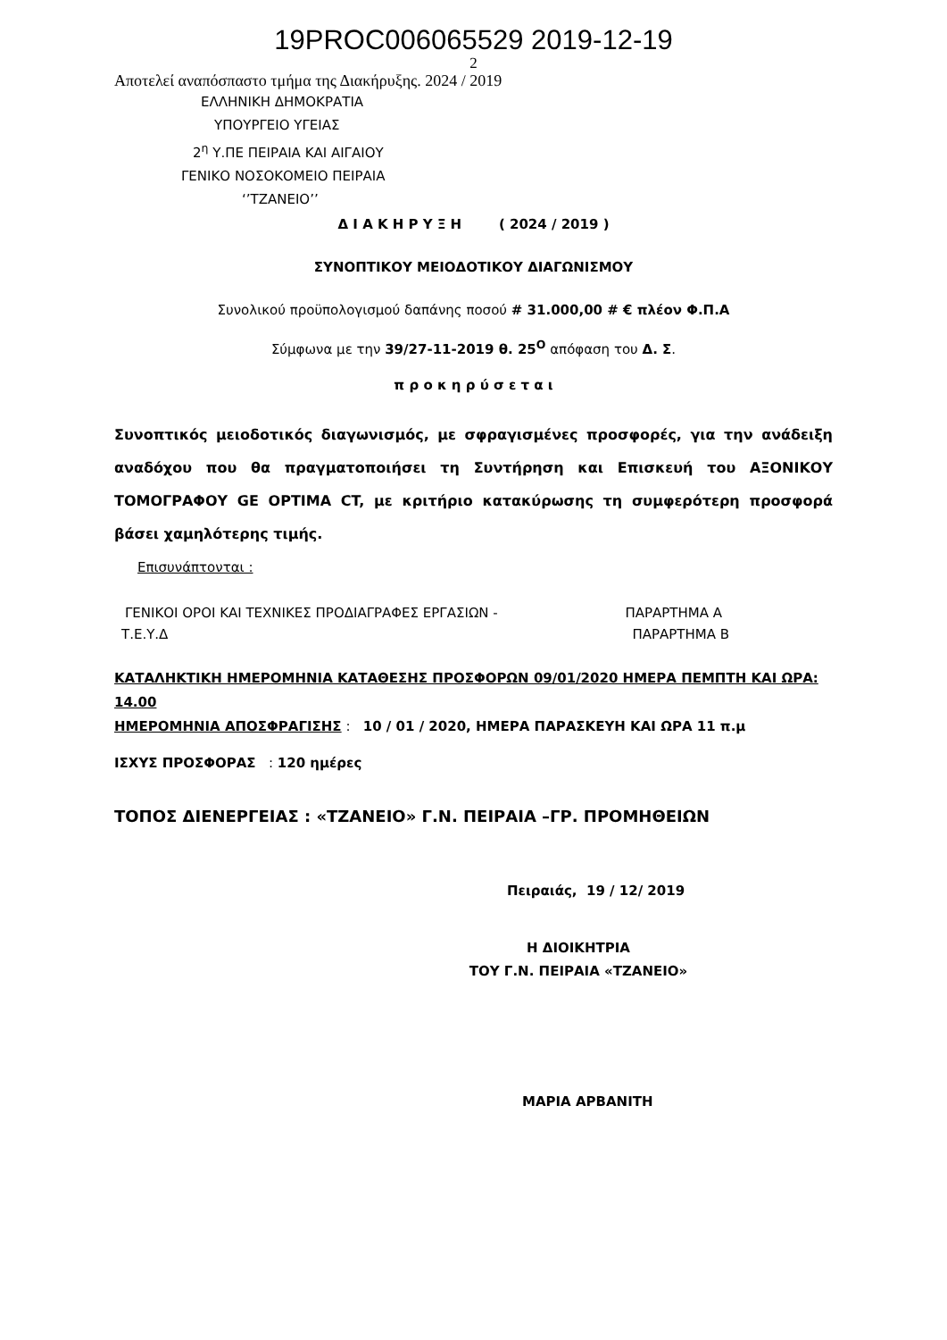19PROC006065529 2019-12-19
2
Αποτελεί αναπόσπαστο τμήμα της Διακήρυξης. 2024 / 2019
ΕΛΛΗΝΙΚΗ ΔΗΜΟΚΡΑΤΙΑ
ΥΠΟΥΡΓΕΙΟ ΥΓΕΙΑΣ
2<sup>η</sup> Υ.ΠΕ ΠΕΙΡΑΙΑ ΚΑΙ ΑΙΓΑΙΟΥ
ΓΕΝΙΚΟ ΝΟΣΟΚΟΜΕΙΟ ΠΕΙΡΑΙΑ
‘’ΤΖΑΝΕΙΟ’’
Δ Ι Α Κ Η Ρ Υ Ξ Η ( 2024 / 2019 )
ΣΥΝΟΠΤΙΚΟΥ ΜΕΙΟΔΟΤΙΚΟΥ ΔΙΑΓΩΝΙΣΜΟΥ
Συνολικού προϋπολογισμού δαπάνης ποσού # 31.000,00 # € πλέον Φ.Π.Α
Σύμφωνα με την 39/27-11-2019 θ. 25<sup>Ο</sup> απόφαση του Δ. Σ.
π ρ ο κ η ρ ύ σ ε τ α ι
Συνοπτικός μειοδοτικός διαγωνισμός, με σφραγισμένες προσφορές, για την ανάδειξη αναδόχου που θα πραγματοποιήσει τη Συντήρηση και Επισκευή του ΑΞΟΝΙΚΟΥ ΤΟΜΟΓΡΑΦΟΥ GE OPTIMA CT, με κριτήριο κατακύρωσης τη συμφερότερη προσφορά βάσει χαμηλότερης τιμής.
Επισυνάπτονται :
ΓΕΝΙΚΟΙ ΟΡΟΙ ΚΑΙ ΤΕΧΝΙΚΕΣ ΠΡΟΔΙΑΓΡΑΦΕΣ ΕΡΓΑΣΙΩΝ - ΠΑΡΑΡΤΗΜΑ Α
Τ.Ε.Υ.Δ ΠΑΡΑΡΤΗΜΑ Β
ΚΑΤΑΛΗΚΤΙΚΗ ΗΜΕΡΟΜΗΝΙΑ ΚΑΤΑΘΕΣΗΣ ΠΡΟΣΦΟΡΩΝ 09/01/2020 ΗΜΕΡΑ ΠΕΜΠΤΗ ΚΑΙ ΩΡΑ: 14.00
ΗΜΕΡΟΜΗΝΙΑ ΑΠΟΣΦΡΑΓΙΣΗΣ : 10 / 01 / 2020, ΗΜΕΡΑ ΠΑΡΑΣΚΕΥΗ ΚΑΙ ΩΡΑ 11 π.μ
ΙΣΧΥΣ ΠΡΟΣΦΟΡΑΣ : 120 ημέρες
ΤΟΠΟΣ ΔΙΕΝΕΡΓΕΙΑΣ : «ΤΖΑΝΕΙΟ» Γ.Ν. ΠΕΙΡΑΙΑ –ΓΡ. ΠΡΟΜΗΘΕΙΩΝ
Πειραιάς, 19 / 12/ 2019
Η ΔΙΟΙΚΗΤΡΙΑ
ΤΟΥ Γ.Ν. ΠΕΙΡΑΙΑ «ΤΖΑΝΕΙΟ»
ΜΑΡΙΑ ΑΡΒΑΝΙΤΗ